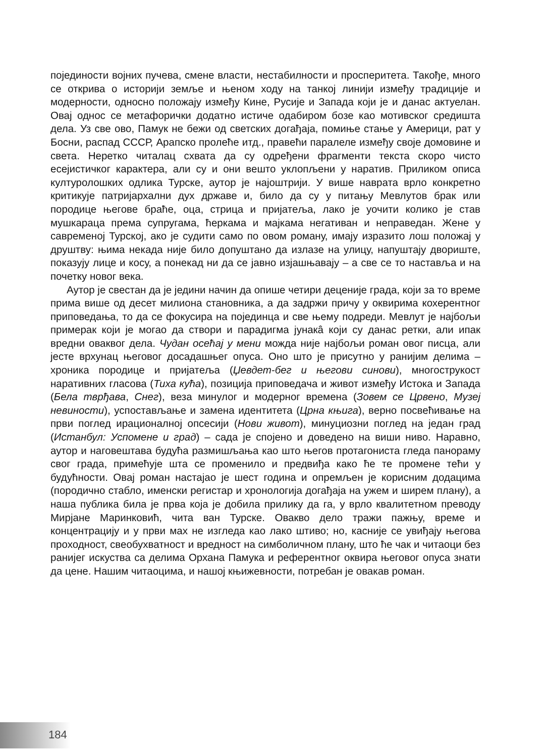појединости војних пучева, смене власти, нестабилности и просперитета. Такође, много се открива о историји земље и њеном ходу на танкој линији између традиције и модерности, односно положају између Кине, Русије и Запада који је и данас актуелан. Овај однос се метафорички додатно истиче одабиром бозе као мотивског средишта дела. Уз све ово, Памук не бежи од светских догађаја, помиње стање у Америци, рат у Босни, распад СССР, Арапско пролеће итд., правећи паралеле између своје домовине и света. Неретко читалац схвата да су одређени фрагменти текста скоро чисто есејистичког карактера, али су и они вешто уклопљени у наратив. Приликом описа културолошких одлика Турске, аутор је најоштрији. У више наврата врло конкретно критикује патријархални дух државе и, било да су у питању Мевлутов брак или породице његове браће, оца, стрица и пријатеља, лако је уочити колико је став мушкараца према супругама, ћеркама и мајкама негативан и неправедан. Жене у савременој Турској, ако је судити само по овом роману, имају изразито лош положај у друштву: њима некада није било допуштано да излазе на улицу, напуштају двориште, показују лице и косу, а понекад ни да се јавно изјашњавају – а све се то наставља и на почетку новог века.
Аутор је свестан да је једини начин да опише четири деценије града, који за то време прима више од десет милиона становника, а да задржи причу у оквирима кохерентног приповедања, то да се фокусира на појединца и све њему подреди. Мевлут је најбољи примерак који је могао да створи и парадигма јунакâ који су данас ретки, али ипак вредни оваквог дела. Чудан осећај у мени можда није најбољи роман овог писца, али јесте врхунац његовог досадашњег опуса. Оно што је присутно у ранијим делима – хроника породице и пријатеља (Џевдет-бег и његови синови), многострукост наративних гласова (Тиха кућа), позиција приповедача и живот између Истока и Запада (Бела тврђава, Снег), веза минулог и модерног времена (Зовем се Црвено, Музеј невиности), успостављање и замена идентитета (Црна књига), верно посвећивање на први поглед ирационалној опсесији (Нови живот), минуциозни поглед на један град (Истанбул: Успомене и град) – сада је спојено и доведено на виши ниво. Наравно, аутор и наговештава будућа размишљања као што његов протагониста гледа панораму свог града, примећује шта се променило и предвиђа како ће те промене тећи у будућности. Овај роман настајао је шест година и опремљен је корисним додацима (породично стабло, именски регистар и хронологија догађаја на ужем и ширем плану), а наша публика била је прва која је добила прилику да га, у врло квалитетном преводу Мирјане Маринковић, чита ван Турске. Овакво дело тражи пажњу, време и концентрацију и у први мах не изгледа као лако штиво; но, касније се увиђају његова проходност, свеобухватност и вредност на симболичном плану, што ће чак и читаоци без ранијег искуства са делима Орхана Памука и референтног оквира његовог опуса знати да цене. Нашим читаоцима, и нашој књижевности, потребан је овакав роман.
184